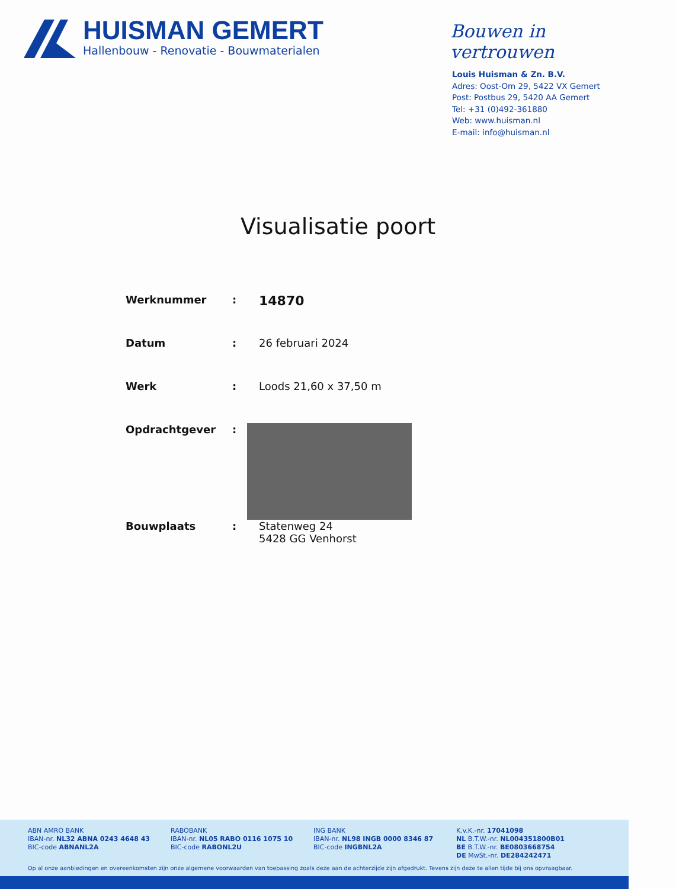HUISMAN GEMERT
Hallenbouw - Renovatie - Bouwmaterialen
Bouwen in vertrouwen
Louis Huisman & Zn. B.V.
Adres: Oost-Om 29, 5422 VX Gemert
Post: Postbus 29, 5420 AA Gemert
Tel: +31 (0)492-361880
Web: www.huisman.nl
E-mail: info@huisman.nl
Visualisatie poort
| Werknummer | : | 14870 |
| Datum | : | 26 februari 2024 |
| Werk | : | Loods 21,60 x 37,50 m |
| Opdrachtgever | : | |
| Bouwplaats | : | Statenweg 24 5428 GG Venhorst |
ABN AMRO BANK
IBAN-nr. NL32 ABNA 0243 4648 43
BIC-code ABNANL2A
RABOBANK
IBAN-nr. NL05 RABO 0116 1075 10
BIC-code RABONL2U
ING BANK
IBAN-nr. NL98 INGB 0000 8346 87
BIC-code INGBNL2A
K.v.K.-nr. 17041098
NL B.T.W.-nr. NL004351800B01
BE B.T.W.-nr. BE0803668754
DE MwSt.-nr. DE284242471
Op al onze aanbiedingen en overeenkomsten zijn onze algemene voorwaarden van toepassing zoals deze aan de achterzijde zijn afgedrukt. Tevens zijn deze te allen tijde bij ons opvraagbaar.